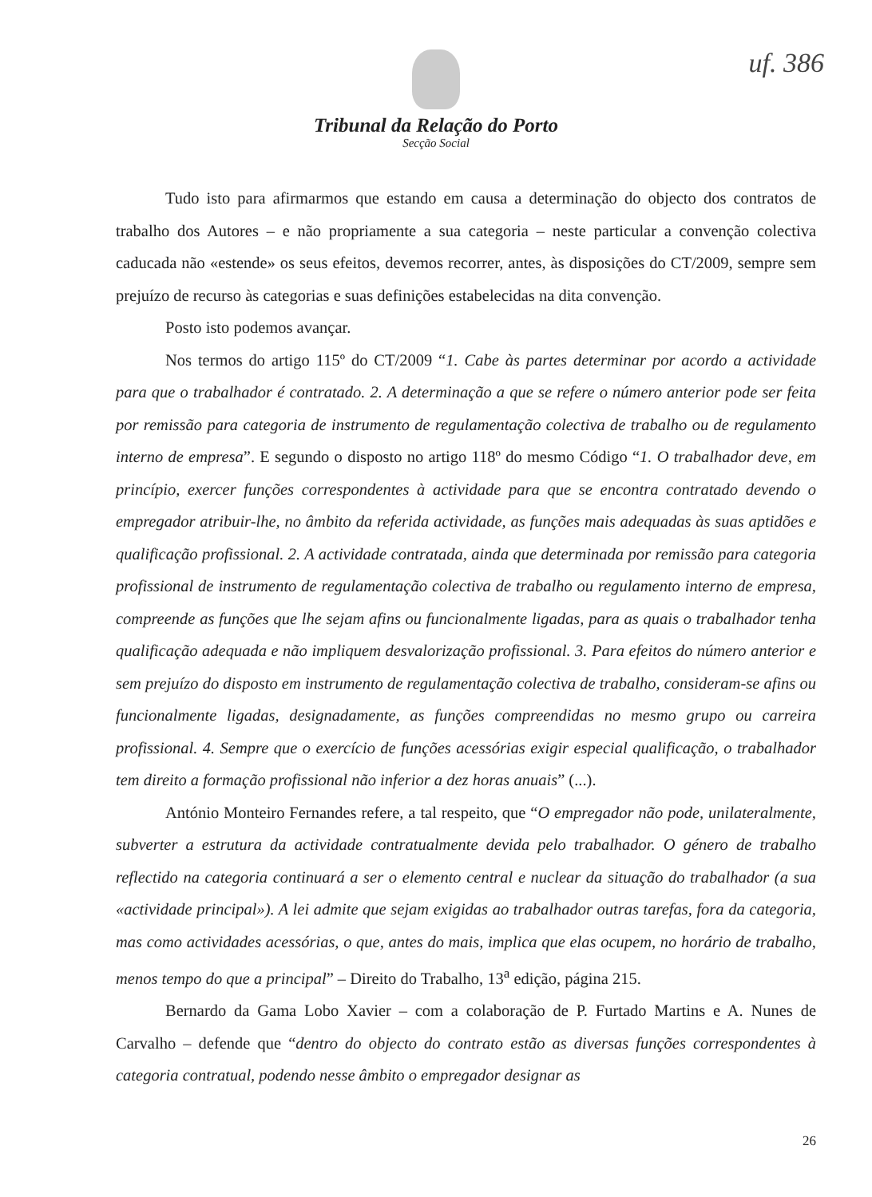uf. 386
Tribunal da Relação do Porto
Secção Social
Tudo isto para afirmarmos que estando em causa a determinação do objecto dos contratos de trabalho dos Autores – e não propriamente a sua categoria – neste particular a convenção colectiva caducada não «estende» os seus efeitos, devemos recorrer, antes, às disposições do CT/2009, sempre sem prejuízo de recurso às categorias e suas definições estabelecidas na dita convenção.
Posto isto podemos avançar.
Nos termos do artigo 115º do CT/2009 “1. Cabe às partes determinar por acordo a actividade para que o trabalhador é contratado. 2. A determinação a que se refere o número anterior pode ser feita por remissão para categoria de instrumento de regulamentação colectiva de trabalho ou de regulamento interno de empresa”. E segundo o disposto no artigo 118º do mesmo Código “1. O trabalhador deve, em princípio, exercer funções correspondentes à actividade para que se encontra contratado devendo o empregador atribuir-lhe, no âmbito da referida actividade, as funções mais adequadas às suas aptidões e qualificação profissional. 2. A actividade contratada, ainda que determinada por remissão para categoria profissional de instrumento de regulamentação colectiva de trabalho ou regulamento interno de empresa, compreende as funções que lhe sejam afins ou funcionalmente ligadas, para as quais o trabalhador tenha qualificação adequada e não impliquem desvalorização profissional. 3. Para efeitos do número anterior e sem prejuízo do disposto em instrumento de regulamentação colectiva de trabalho, consideram-se afins ou funcionalmente ligadas, designadamente, as funções compreendidas no mesmo grupo ou carreira profissional. 4. Sempre que o exercício de funções acessórias exigir especial qualificação, o trabalhador tem direito a formação profissional não inferior a dez horas anuais” (...).
António Monteiro Fernandes refere, a tal respeito, que “O empregador não pode, unilateralmente, subverter a estrutura da actividade contratualmente devida pelo trabalhador. O género de trabalho reflectido na categoria continuará a ser o elemento central e nuclear da situação do trabalhador (a sua «actividade principal»). A lei admite que sejam exigidas ao trabalhador outras tarefas, fora da categoria, mas como actividades acessórias, o que, antes do mais, implica que elas ocupem, no horário de trabalho, menos tempo do que a principal” – Direito do Trabalho, 13<sup>a</sup> edição, página 215.
Bernardo da Gama Lobo Xavier – com a colaboração de P. Furtado Martins e A. Nunes de Carvalho – defende que “dentro do objecto do contrato estão as diversas funções correspondentes à categoria contratual, podendo nesse âmbito o empregador designar as
26